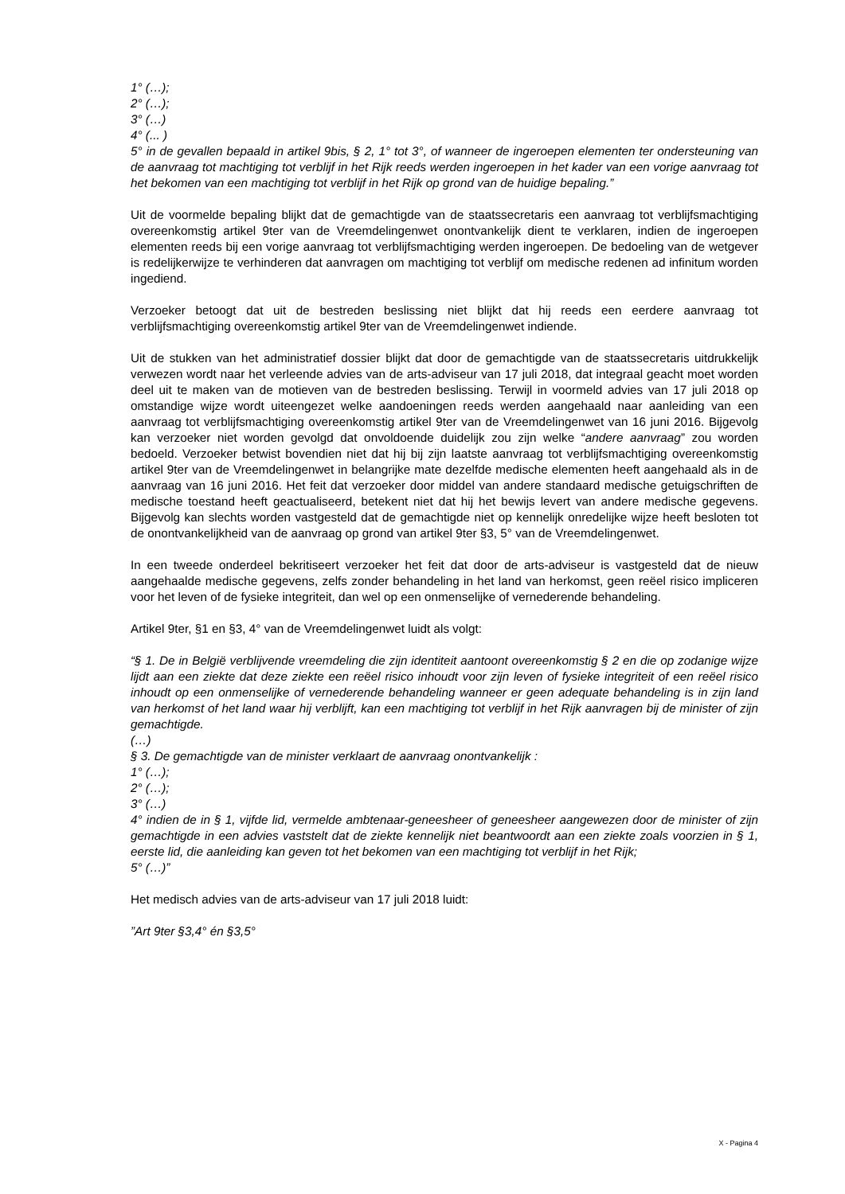1° (…);
2° (…);
3° (…)
4° (... )
5° in de gevallen bepaald in artikel 9bis, § 2, 1° tot 3°, of wanneer de ingeroepen elementen ter ondersteuning van de aanvraag tot machtiging tot verblijf in het Rijk reeds werden ingeroepen in het kader van een vorige aanvraag tot het bekomen van een machtiging tot verblijf in het Rijk op grond van de huidige bepaling.”
Uit de voormelde bepaling blijkt dat de gemachtigde van de staatssecretaris een aanvraag tot verblijfsmachtiging overeenkomstig artikel 9ter van de Vreemdelingenwet onontvankelijk dient te verklaren, indien de ingeroepen elementen reeds bij een vorige aanvraag tot verblijfsmachtiging werden ingeroepen. De bedoeling van de wetgever is redelijkerwijze te verhinderen dat aanvragen om machtiging tot verblijf om medische redenen ad infinitum worden ingediend.
Verzoeker betoogt dat uit de bestreden beslissing niet blijkt dat hij reeds een eerdere aanvraag tot verblijfsmachtiging overeenkomstig artikel 9ter van de Vreemdelingenwet indiende.
Uit de stukken van het administratief dossier blijkt dat door de gemachtigde van de staatssecretaris uitdrukkelijk verwezen wordt naar het verleende advies van de arts-adviseur van 17 juli 2018, dat integraal geacht moet worden deel uit te maken van de motieven van de bestreden beslissing. Terwijl in voormeld advies van 17 juli 2018 op omstandige wijze wordt uiteengezet welke aandoeningen reeds werden aangehaald naar aanleiding van een aanvraag tot verblijfsmachtiging overeenkomstig artikel 9ter van de Vreemdelingenwet van 16 juni 2016. Bijgevolg kan verzoeker niet worden gevolgd dat onvoldoende duidelijk zou zijn welke “andere aanvraag” zou worden bedoeld. Verzoeker betwist bovendien niet dat hij bij zijn laatste aanvraag tot verblijfsmachtiging overeenkomstig artikel 9ter van de Vreemdelingenwet in belangrijke mate dezelfde medische elementen heeft aangehaald als in de aanvraag van 16 juni 2016. Het feit dat verzoeker door middel van andere standaard medische getuigschriften de medische toestand heeft geactualiseerd, betekent niet dat hij het bewijs levert van andere medische gegevens. Bijgevolg kan slechts worden vastgesteld dat de gemachtigde niet op kennelijk onredelijke wijze heeft besloten tot de onontvankelijkheid van de aanvraag op grond van artikel 9ter §3, 5° van de Vreemdelingenwet.
In een tweede onderdeel bekritiseert verzoeker het feit dat door de arts-adviseur is vastgesteld dat de nieuw aangehaalde medische gegevens, zelfs zonder behandeling in het land van herkomst, geen reëel risico impliceren voor het leven of de fysieke integriteit, dan wel op een onmenselijke of vernederende behandeling.
Artikel 9ter, §1 en §3, 4° van de Vreemdelingenwet luidt als volgt:
“§ 1. De in België verblijvende vreemdeling die zijn identiteit aantoont overeenkomstig § 2 en die op zodanige wijze lijdt aan een ziekte dat deze ziekte een reëel risico inhoudt voor zijn leven of fysieke integriteit of een reëel risico inhoudt op een onmenselijke of vernederende behandeling wanneer er geen adequate behandeling is in zijn land van herkomst of het land waar hij verblijft, kan een machtiging tot verblijf in het Rijk aanvragen bij de minister of zijn gemachtigde.
(…)
§ 3. De gemachtigde van de minister verklaart de aanvraag onontvankelijk :
1° (…);
2° (…);
3° (…)
4° indien de in § 1, vijfde lid, vermelde ambtenaar-geneesheer of geneesheer aangewezen door de minister of zijn gemachtigde in een advies vaststelt dat de ziekte kennelijk niet beantwoordt aan een ziekte zoals voorzien in § 1, eerste lid, die aanleiding kan geven tot het bekomen van een machtiging tot verblijf in het Rijk;
5° (…)”
Het medisch advies van de arts-adviseur van 17 juli 2018 luidt:
”Art 9ter §3,4° én §3,5°
X - Pagina 4